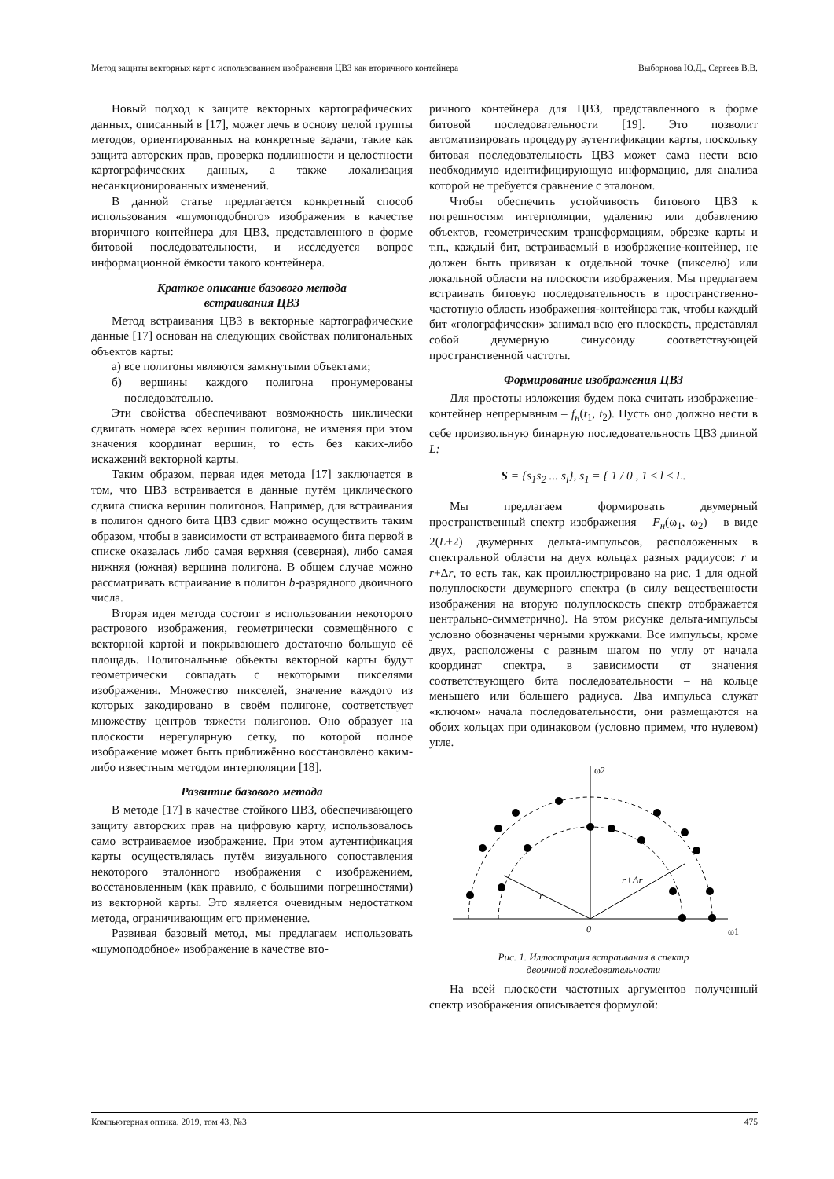Метод защиты векторных карт с использованием изображения ЦВЗ как вторичного контейнера Выборнова Ю.Д., Сергеев В.В.
Новый подход к защите векторных картографических данных, описанный в [17], может лечь в основу целой группы методов, ориентированных на конкретные задачи, такие как защита авторских прав, проверка подлинности и целостности картографических данных, а также локализация несанкционированных изменений.
В данной статье предлагается конкретный способ использования «шумоподобного» изображения в качестве вторичного контейнера для ЦВЗ, представленного в форме битовой последовательности, и исследуется вопрос информационной ёмкости такого контейнера.
Краткое описание базового метода
встраивания ЦВЗ
Метод встраивания ЦВЗ в векторные картографические данные [17] основан на следующих свойствах полигональных объектов карты:
а) все полигоны являются замкнутыми объектами;
б) вершины каждого полигона пронумерованы последовательно.
Эти свойства обеспечивают возможность циклически сдвигать номера всех вершин полигона, не изменяя при этом значения координат вершин, то есть без каких-либо искажений векторной карты.
Таким образом, первая идея метода [17] заключается в том, что ЦВЗ встраивается в данные путём циклического сдвига списка вершин полигонов. Например, для встраивания в полигон одного бита ЦВЗ сдвиг можно осуществить таким образом, чтобы в зависимости от встраиваемого бита первой в списке оказалась либо самая верхняя (северная), либо самая нижняя (южная) вершина полигона. В общем случае можно рассматривать встраивание в полигон b-разрядного двоичного числа.
Вторая идея метода состоит в использовании некоторого растрового изображения, геометрически совмещённого с векторной картой и покрывающего достаточно большую её площадь. Полигональные объекты векторной карты будут геометрически совпадать с некоторыми пикселями изображения. Множество пикселей, значение каждого из которых закодировано в своём полигоне, соответствует множеству центров тяжести полигонов. Оно образует на плоскости нерегулярную сетку, по которой полное изображение может быть приближённо восстановлено каким-либо известным методом интерполяции [18].
Развитие базового метода
В методе [17] в качестве стойкого ЦВЗ, обеспечивающего защиту авторских прав на цифровую карту, использовалось само встраиваемое изображение. При этом аутентификация карты осуществлялась путём визуального сопоставления некоторого эталонного изображения с изображением, восстановленным (как правило, с большими погрешностями) из векторной карты. Это является очевидным недостатком метода, ограничивающим его применение.
Развивая базовый метод, мы предлагаем использовать «шумоподобное» изображение в качестве вто-
ричного контейнера для ЦВЗ, представленного в форме битовой последовательности [19]. Это позволит автоматизировать процедуру аутентификации карты, поскольку битовая последовательность ЦВЗ может сама нести всю необходимую идентифицирующую информацию, для анализа которой не требуется сравнение с эталоном.
Чтобы обеспечить устойчивость битового ЦВЗ к погрешностям интерполяции, удалению или добавлению объектов, геометрическим трансформациям, обрезке карты и т.п., каждый бит, встраиваемый в изображение-контейнер, не должен быть привязан к отдельной точке (пикселю) или локальной области на плоскости изображения. Мы предлагаем встраивать битовую последовательность в пространственно-частотную область изображения-контейнера так, чтобы каждый бит «голографически» занимал всю его плоскость, представлял собой двумерную синусоиду соответствующей пространственной частоты.
Формирование изображения ЦВЗ
Для простоты изложения будем пока считать изображение-контейнер непрерывным – f<sub>н</sub>(t<sub>1</sub>, t<sub>2</sub>). Пусть оно должно нести в себе произвольную бинарную последовательность ЦВЗ длиной L:
S = {s<sub>1</sub>s<sub>2</sub> ... s<sub>l</sub>}, s<sub>1</sub> = { 1 / 0 , 1 ≤ l ≤ L.
Мы предлагаем формировать двумерный пространственный спектр изображения – F<sub>н</sub>(ω<sub>1</sub>, ω<sub>2</sub>) – в виде 2(L+2) двумерных дельта-импульсов, расположенных в спектральной области на двух кольцах разных радиусов: r и r+Δr, то есть так, как проиллюстрировано на рис. 1 для одной полуплоскости двумерного спектра (в силу вещественности изображения на вторую полуплоскость спектр отображается центрально-симметрично). На этом рисунке дельта-импульсы условно обозначены черными кружками. Все импульсы, кроме двух, расположены с равным шагом по углу от начала координат спектра, в зависимости от значения соответствующего бита последовательности – на кольце меньшего или большего радиуса. Два импульса служат «ключом» начала последовательности, они размещаются на обоих кольцах при одинаковом (условно примем, что нулевом) угле.
ω2
ω1
0
r
r+Δr
Рис. 1. Иллюстрация встраивания в спектр
двоичной последовательности
На всей плоскости частотных аргументов полученный спектр изображения описывается формулой:
Компьютерная оптика, 2019, том 43, №3 475